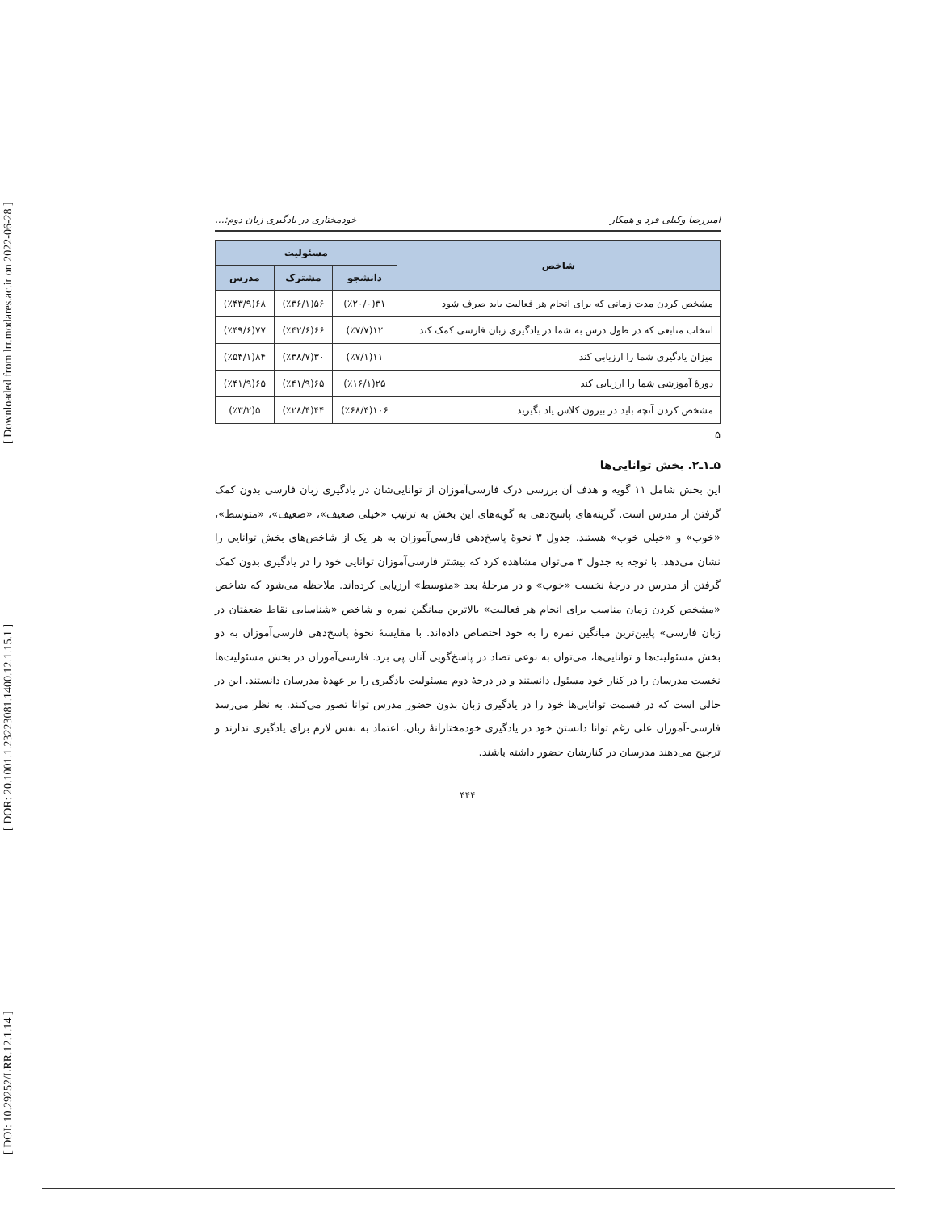[ DOI: 10.29252/LRR.12.1.14 ] [ DOR: 20.1001.1.23223081.1400.12.1.15.1 ] [ Downloaded from lrr.modares.ac.ir on 2022-06-28 ]
امیررضا وکیلی فرد و همکار خودمختاری در یادگیری زبان دوم:...
| شاخص | مسئولیت | | |
| --- | --- | --- | --- |
| | دانشجو | مشترک | مدرس |
| مشخص کردن مدت زمانی که برای انجام هر فعالیت باید صرف شود | ۳۱(٪۲۰/۰) | ۵۶(٪۳۶/۱) | ۶۸(٪۴۳/۹) |
| انتخاب منابعی که در طول درس به شما در یادگیری زبان فارسی کمک کند | ۱۲(٪۷/۷) | ۶۶(٪۴۲/۶) | ۷۷(٪۴۹/۶) |
| میزان یادگیری شما را ارزیابی کند | ۱۱(٪۷/۱) | ۳۰(٪۳۸/۷) | ۸۴(٪۵۴/۱) |
| دورهٔ آموزشی شما را ارزیابی کند | ۲۵(٪۱۶/۱) | ۶۵(٪۴۱/۹) | ۶۵(٪۴۱/۹) |
| مشخص کردن آنچه باید در بیرون کلاس یاد بگیرید | ۱۰۶(٪۶۸/۴) | ۴۴(٪۲۸/۴) | ۵(٪۳/۲) |
۵
۵ـ۱ـ۲. بخش توانایی‌ها
این بخش شامل ۱۱ گویه و هدف آن بررسی درک فارسی‌آموزان از توانایی‌شان در یادگیری زبان فارسی بدون کمک گرفتن از مدرس است. گزینه‌های پاسخ‌دهی به گویه‌های این بخش به ترتیب «خیلی ضعیف»، «ضعیف»، «متوسط»، «خوب» و «خیلی خوب» هستند. جدول ۳ نحوهٔ پاسخ‌دهی فارسی‌آموزان به هر یک از شاخص‌های بخش توانایی را نشان می‌دهد. با توجه به جدول ۳ می‌توان مشاهده کرد که بیشتر فارسی‌آموزان توانایی خود را در یادگیری بدون کمک گرفتن از مدرس در درجهٔ نخست «خوب» و در مرحلهٔ بعد «متوسط» ارزیابی کرده‌اند. ملاحظه می‌شود که شاخص «مشخص کردن زمان مناسب برای انجام هر فعالیت» بالاترین میانگین نمره و شاخص «شناسایی نقاط ضعفتان در زبان فارسی» پایین‌ترین میانگین نمره را به خود اختصاص داده‌اند. با مقایسهٔ نحوهٔ پاسخ‌دهی فارسی‌آموزان به دو بخش مسئولیت‌ها و توانایی‌ها، می‌توان به نوعی تضاد در پاسخ‌گویی آنان پی برد. فارسی‌آموزان در بخش مسئولیت‌ها نخست مدرسان را در کنار خود مسئول دانستند و در درجهٔ دوم مسئولیت یادگیری را بر عهدهٔ مدرسان دانستند. این در حالی است که در قسمت توانایی‌ها خود را در یادگیری زبان بدون حضور مدرس توانا تصور می‌کنند. به نظر می‌رسد فارسی-آموزان علی رغم توانا دانستن خود در یادگیری خودمختارانهٔ زبان، اعتماد به نفس لازم برای یادگیری ندارند و ترجیح می‌دهند مدرسان در کنارشان حضور داشته باشند.
۴۴۴